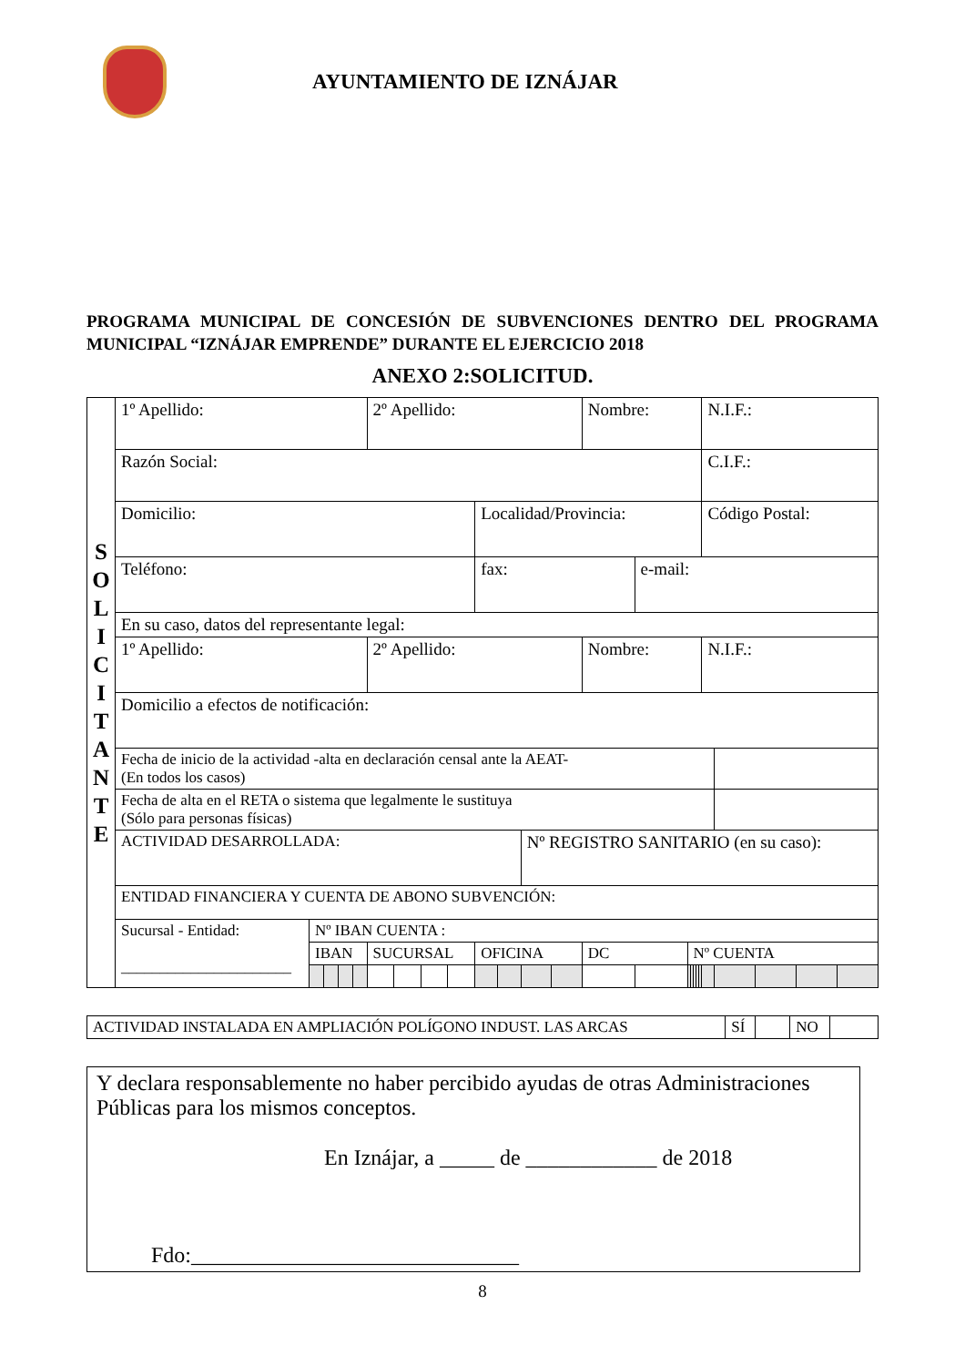AYUNTAMIENTO DE IZNÁJAR
PROGRAMA MUNICIPAL DE CONCESIÓN DE SUBVENCIONES DENTRO DEL PROGRAMA MUNICIPAL “IZNÁJAR EMPRENDE” DURANTE EL EJERCICIO 2018
ANEXO 2:SOLICITUD.
| S O L I C I T A N T E | 1º Apellido: | | | | | 2º Apellido: | | | | | | | | Nombre: | | | | | | | N.I.F.: | | | | |
| | Razón Social: | | | | | | | | | | | | | | | | | | | | C.I.F.: | | | | |
| | Domicilio: | | | | | | | | | Localidad/Provincia: | | | | | | | | | | | Código Postal: | | | | |
| | Teléfono: | | | | | | | | | fax: | | | | | e-mail: | | | | | | | | | | |
| | En su caso, datos del representante legal: | | | | | | | | | | | | | | | | | | | | | | | | |
| | 1º Apellido: | | | | | 2º Apellido: | | | | | | | | Nombre: | | | | | | | N.I.F.: | | | | |
| | Domicilio a efectos de notificación: | | | | | | | | | | | | | | | | | | | | | | | | |
| | Fecha de inicio de la actividad -alta en declaración censal ante la AEAT- (En todos los casos) | | | | | | | | | | | | | | | | | | | | | | | | |
| | Fecha de alta en el RETA o sistema que legalmente le sustituya (Sólo para personas físicas) | | | | | | | | | | | | | | | | | | | | | | | | |
| | ACTIVIDAD DESARROLLADA: | | | | | | | | | | | Nº REGISTRO SANITARIO (en su caso): | | | | | | | | | | | | | |
| | ENTIDAD FINANCIERA Y CUENTA DE ABONO SUBVENCIÓN: | | | | | | | | | | | | | | | | | | | | | | | | |
| | Sucursal - Entidad: ______________________ | Nº IBAN CUENTA : | | | | | | | | | | | | | | | | | | | | | | | |
| | | IBAN | | | | SUCURSAL | | | | OFICINA | | | | DC | | Nº CUENTA | | | | | | | | | |
| ACTIVIDAD INSTALADA EN AMPLIACIÓN POLÍGONO INDUST. LAS ARCAS | SÍ | | NO | |
Y declara responsablemente no haber percibido ayudas de otras Administraciones Públicas para los mismos conceptos.
En Iznájar, a _____ de ____________ de 2018
Fdo:______________________________
8